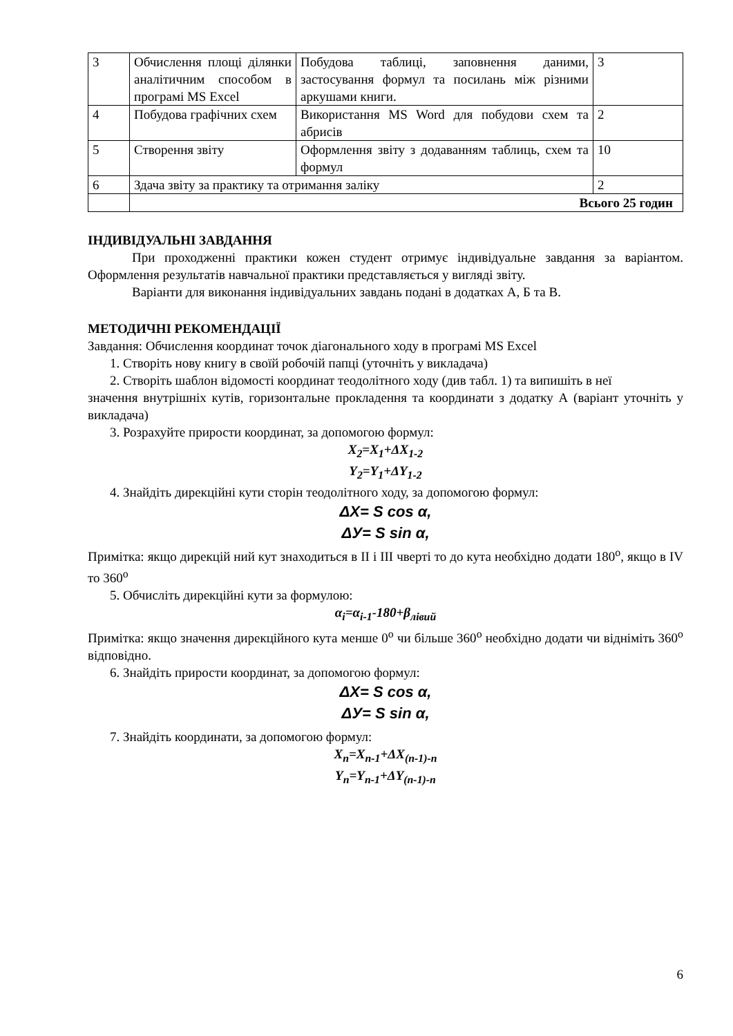| 3 | Обчислення площі ділянки аналітичним способом в програмі MS Excel | Побудова таблиці, заповнення даними, застосування формул та посилань між різними аркушами книги. | 3 |
| 4 | Побудова графічних схем | Використання MS Word для побудови схем та абрисів | 2 |
| 5 | Створення звіту | Оформлення звіту з додаванням таблиць, схем та формул | 10 |
| 6 | Здача звіту за практику та отримання заліку | | 2 |
| | Всього 25 годин | | |
ІНДИВІДУАЛЬНІ ЗАВДАННЯ
При проходженні практики кожен студент отримує індивідуальне завдання за варіантом. Оформлення результатів навчальної практики представляється у вигляді звіту.
Варіанти для виконання індивідуальних завдань подані в додатках А, Б та В.
МЕТОДИЧНІ РЕКОМЕНДАЦІЇ
Завдання: Обчислення координат точок діагонального ходу в програмі MS Excel
1. Створіть нову книгу в своїй робочій папці (уточніть у викладача)
2. Створіть шаблон відомості координат теодолітного ходу (див табл. 1) та випишіть в неї
значення внутрішніх кутів, горизонтальне прокладення та координати з додатку А (варіант уточніть у викладача)
3. Розрахуйте прирости координат, за допомогою формул:
X<sub>2</sub>=X<sub>1</sub>+ΔX<sub>1-2</sub>
Y<sub>2</sub>=Y<sub>1</sub>+ΔY<sub>1-2</sub>
4. Знайдіть дирекційні кути сторін теодолітного ходу, за допомогою формул:
ΔX= S cos α,
ΔУ= S sin α,
Примітка: якщо дирекцій ний кут знаходиться в ІІ і ІІІ чверті то до кута необхідно додати 180<sup>о</sup>, якщо в IV то 360<sup>о</sup>
5. Обчисліть дирекційні кути за формулою:
α<sub>i</sub>=α<sub>i-1</sub>-180+β<sub>лівий</sub>
Примітка: якщо значення дирекційного кута менше 0<sup>о</sup> чи більше 360<sup>о</sup> необхідно додати чи відніміть 360<sup>о</sup> відповідно.
6. Знайдіть прирости координат, за допомогою формул:
ΔX= S cos α,
ΔУ= S sin α,
7. Знайдіть координати, за допомогою формул:
X<sub>n</sub>=X<sub>n-1</sub>+ΔX<sub>(n-1)-n</sub>
Y<sub>n</sub>=Y<sub>n-1</sub>+ΔY<sub>(n-1)-n</sub>
6